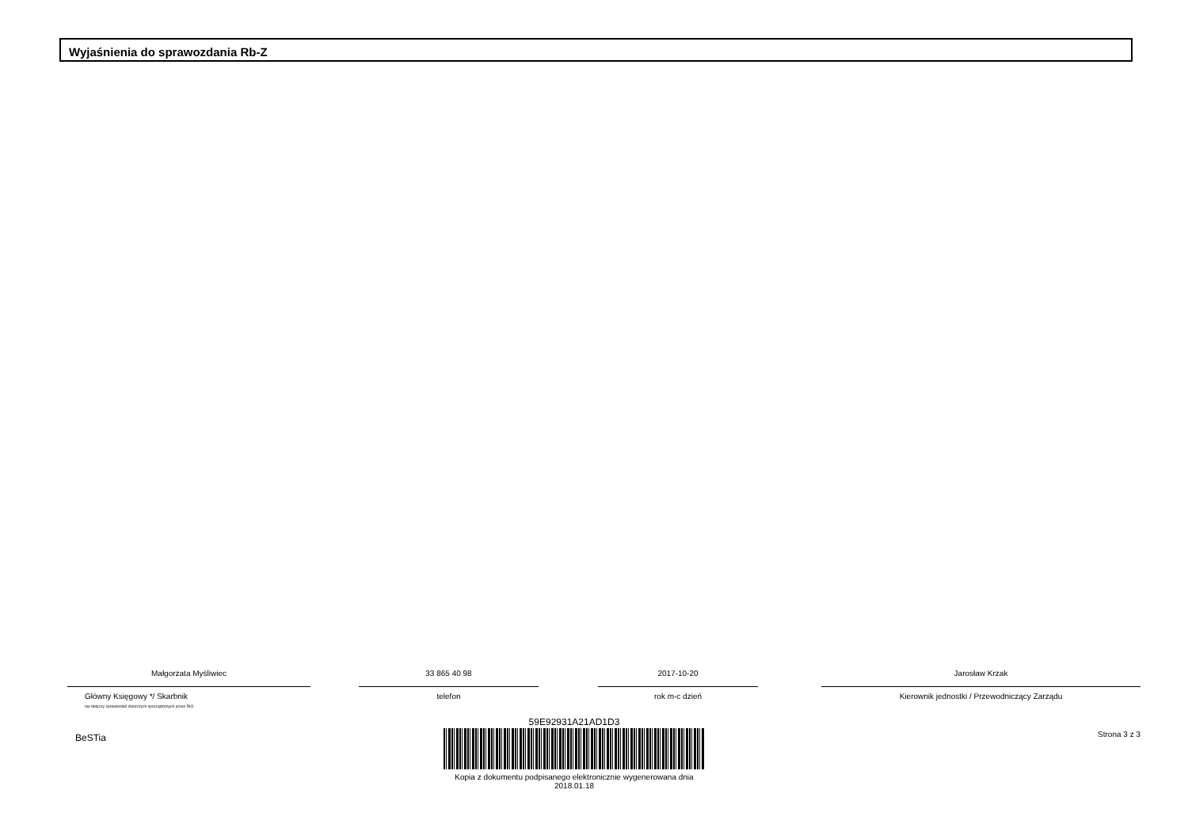Wyjaśnienia do sprawozdania Rb-Z
Małgorzata Myśliwiec
Główny Księgowy */ Skarbnik
nie dotyczy sprawozdań zbiorczych sporządzonych przez RIO
33 865 40 98
telefon
2017-10-20
rok m-c dzień
Jarosław Krzak
Kierownik jednostki / Przewodniczący Zarządu
BeSTia
59E92931A21AD1D3
Kopia z dokumentu podpisanego elektronicznie wygenerowana dnia 2018.01.18
Strona 3 z 3